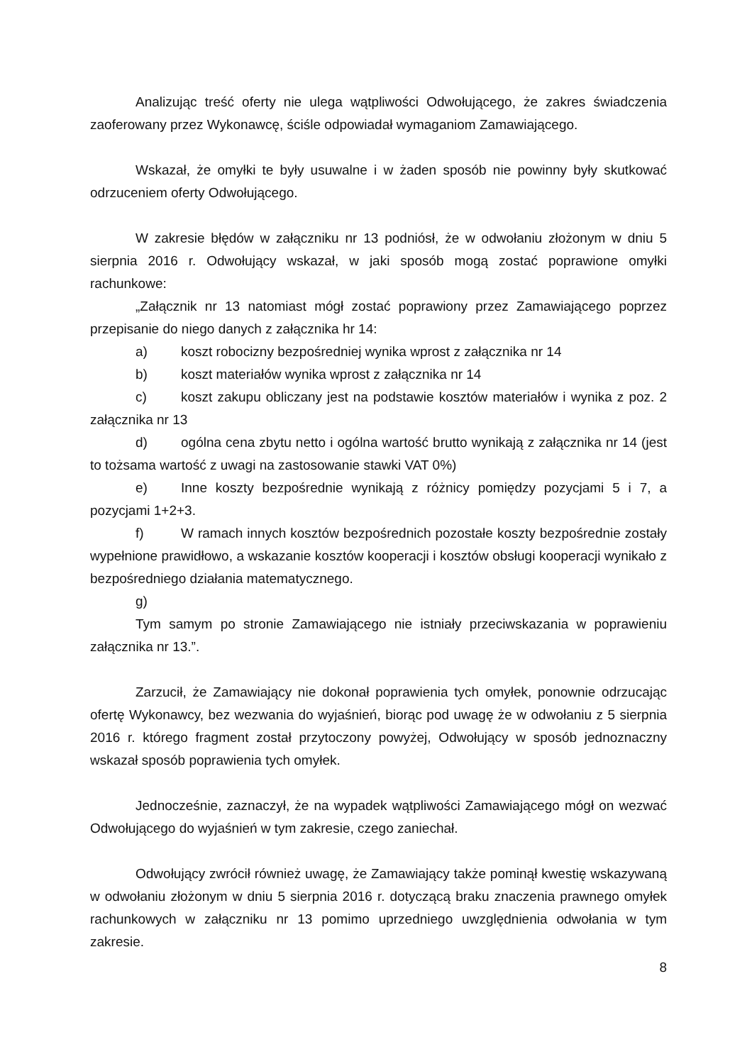Analizując treść oferty nie ulega wątpliwości Odwołującego, że zakres świadczenia zaoferowany przez Wykonawcę, ściśle odpowiadał wymaganiom Zamawiającego.
Wskazał, że omyłki te były usuwalne i w żaden sposób nie powinny były skutkować odrzuceniem oferty Odwołującego.
W zakresie błędów w załączniku nr 13 podniósł, że w odwołaniu złożonym w dniu 5 sierpnia 2016 r. Odwołujący wskazał, w jaki sposób mogą zostać poprawione omyłki rachunkowe:
„Załącznik nr 13 natomiast mógł zostać poprawiony przez Zamawiającego poprzez przepisanie do niego danych z załącznika hr 14:
a) koszt robocizny bezpośredniej wynika wprost z załącznika nr 14
b) koszt materiałów wynika wprost z załącznika nr 14
c) koszt zakupu obliczany jest na podstawie kosztów materiałów i wynika z poz. 2 załącznika nr 13
d) ogólna cena zbytu netto i ogólna wartość brutto wynikają z załącznika nr 14 (jest to tożsama wartość z uwagi na zastosowanie stawki VAT 0%)
e) Inne koszty bezpośrednie wynikają z różnicy pomiędzy pozycjami 5 i 7, a pozycjami 1+2+3.
f) W ramach innych kosztów bezpośrednich pozostałe koszty bezpośrednie zostały wypełnione prawidłowo, a wskazanie kosztów kooperacji i kosztów obsługi kooperacji wynikało z bezpośredniego działania matematycznego.
g)
Tym samym po stronie Zamawiającego nie istniały przeciwskazania w poprawieniu załącznika nr 13.”.
Zarzucił, że Zamawiający nie dokonał poprawienia tych omyłek, ponownie odrzucając ofertę Wykonawcy, bez wezwania do wyjaśnień, biorąc pod uwagę że w odwołaniu z 5 sierpnia 2016 r. którego fragment został przytoczony powyżej, Odwołujący w sposób jednoznaczny wskazał sposób poprawienia tych omyłek.
Jednocześnie, zaznaczył, że na wypadek wątpliwości Zamawiającego mógł on wezwać Odwołującego do wyjaśnień w tym zakresie, czego zaniechał.
Odwołujący zwrócił również uwagę, że Zamawiający także pominął kwestię wskazywaną w odwołaniu złożonym w dniu 5 sierpnia 2016 r. dotyczącą braku znaczenia prawnego omyłek rachunkowych w załączniku nr 13 pomimo uprzedniego uwzględnienia odwołania w tym zakresie.
8